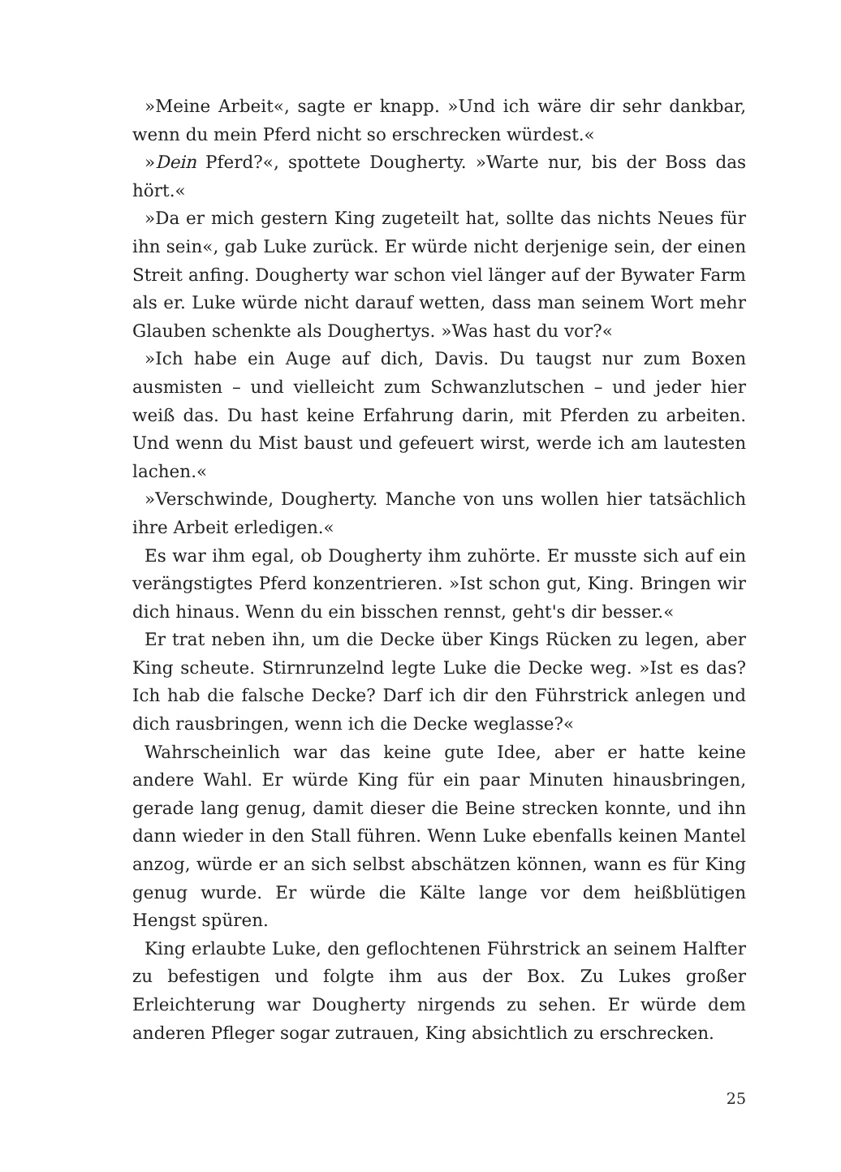»Meine Arbeit«, sagte er knapp. »Und ich wäre dir sehr dankbar, wenn du mein Pferd nicht so erschrecken würdest.«
»Dein Pferd?«, spottete Dougherty. »Warte nur, bis der Boss das hört.«
»Da er mich gestern King zugeteilt hat, sollte das nichts Neues für ihn sein«, gab Luke zurück. Er würde nicht derjenige sein, der einen Streit anfing. Dougherty war schon viel länger auf der Bywater Farm als er. Luke würde nicht darauf wetten, dass man seinem Wort mehr Glauben schenkte als Doughertys. »Was hast du vor?«
»Ich habe ein Auge auf dich, Davis. Du taugst nur zum Boxen ausmisten – und vielleicht zum Schwanzlutschen – und jeder hier weiß das. Du hast keine Erfahrung darin, mit Pferden zu arbeiten. Und wenn du Mist baust und gefeuert wirst, werde ich am lautesten lachen.«
»Verschwinde, Dougherty. Manche von uns wollen hier tatsächlich ihre Arbeit erledigen.«
Es war ihm egal, ob Dougherty ihm zuhörte. Er musste sich auf ein verängstigtes Pferd konzentrieren. »Ist schon gut, King. Bringen wir dich hinaus. Wenn du ein bisschen rennst, geht's dir besser.«
Er trat neben ihn, um die Decke über Kings Rücken zu legen, aber King scheute. Stirnrunzelnd legte Luke die Decke weg. »Ist es das? Ich hab die falsche Decke? Darf ich dir den Führstrick anlegen und dich rausbringen, wenn ich die Decke weglasse?«
Wahrscheinlich war das keine gute Idee, aber er hatte keine andere Wahl. Er würde King für ein paar Minuten hinausbringen, gerade lang genug, damit dieser die Beine strecken konnte, und ihn dann wieder in den Stall führen. Wenn Luke ebenfalls keinen Mantel anzog, würde er an sich selbst abschätzen können, wann es für King genug wurde. Er würde die Kälte lange vor dem heißblütigen Hengst spüren.
King erlaubte Luke, den geflochtenen Führstrick an seinem Halfter zu befestigen und folgte ihm aus der Box. Zu Lukes großer Erleichterung war Dougherty nirgends zu sehen. Er würde dem anderen Pfleger sogar zutrauen, King absichtlich zu erschrecken.
25